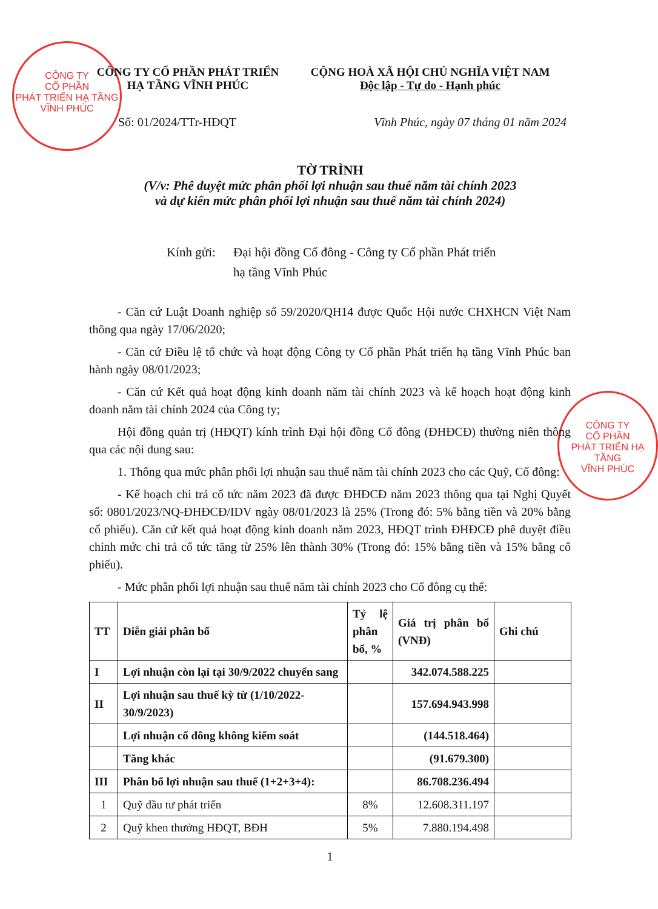CÔNG TY
CỔ PHẦN
PHÁT TRIỂN HẠ TẦNG
VĨNH PHÚC
CÔNG TY
CỔ PHẦN
PHÁT TRIỂN HẠ TẦNG
VĨNH PHÚC
CÔNG TY CỔ PHẦN PHÁT TRIỂN
HẠ TẦNG VĨNH PHÚC
CỘNG HOÀ XÃ HỘI CHỦ NGHĨA VIỆT NAM
Độc lập - Tự do - Hạnh phúc
Số: 01/2024/TTr-HĐQT Vĩnh Phúc, ngày 07 tháng 01 năm 2024
TỜ TRÌNH
(V/v: Phê duyệt mức phân phối lợi nhuận sau thuế năm tài chính 2023
và dự kiến mức phân phối lợi nhuận sau thuế năm tài chính 2024)
Kính gửi: Đại hội đồng Cổ đông - Công ty Cổ phần Phát triển
hạ tầng Vĩnh Phúc
- Căn cứ Luật Doanh nghiệp số 59/2020/QH14 được Quốc Hội nước CHXHCN Việt Nam thông qua ngày 17/06/2020;
- Căn cứ Điều lệ tổ chức và hoạt động Công ty Cổ phần Phát triển hạ tầng Vĩnh Phúc ban hành ngày 08/01/2023;
- Căn cứ Kết quả hoạt động kinh doanh năm tài chính 2023 và kế hoạch hoạt động kinh doanh năm tài chính 2024 của Công ty;
Hội đồng quản trị (HĐQT) kính trình Đại hội đồng Cổ đông (ĐHĐCĐ) thường niên thông qua các nội dung sau:
1. Thông qua mức phân phối lợi nhuận sau thuế năm tài chính 2023 cho các Quỹ, Cổ đông:
- Kế hoạch chi trả cổ tức năm 2023 đã được ĐHĐCĐ năm 2023 thông qua tại Nghị Quyết số: 0801/2023/NQ-ĐHĐCĐ/IDV ngày 08/01/2023 là 25% (Trong đó: 5% bằng tiền và 20% bằng cổ phiếu). Căn cứ kết quả hoạt động kinh doanh năm 2023, HĐQT trình ĐHĐCĐ phê duyệt điều chỉnh mức chi trả cổ tức tăng từ 25% lên thành 30% (Trong đó: 15% bằng tiền và 15% bằng cổ phiếu).
- Mức phân phối lợi nhuận sau thuế năm tài chính 2023 cho Cổ đông cụ thể:
| TT | Diễn giải phân bổ | Tỷ lệ phân bổ, % | Giá trị phân bổ (VNĐ) | Ghi chú |
| --- | --- | --- | --- | --- |
| I | Lợi nhuận còn lại tại 30/9/2022 chuyển sang | | 342.074.588.225 | |
| II | Lợi nhuận sau thuế kỳ từ (1/10/2022-30/9/2023) | | 157.694.943.998 | |
| | Lợi nhuận cổ đông không kiểm soát | | (144.518.464) | |
| | Tăng khác | | (91.679.300) | |
| III | Phân bổ lợi nhuận sau thuế (1+2+3+4): | | 86.708.236.494 | |
| 1 | Quỹ đầu tư phát triển | 8% | 12.608.311.197 | |
| 2 | Quỹ khen thưởng HĐQT, BĐH | 5% | 7.880.194.498 | |
1